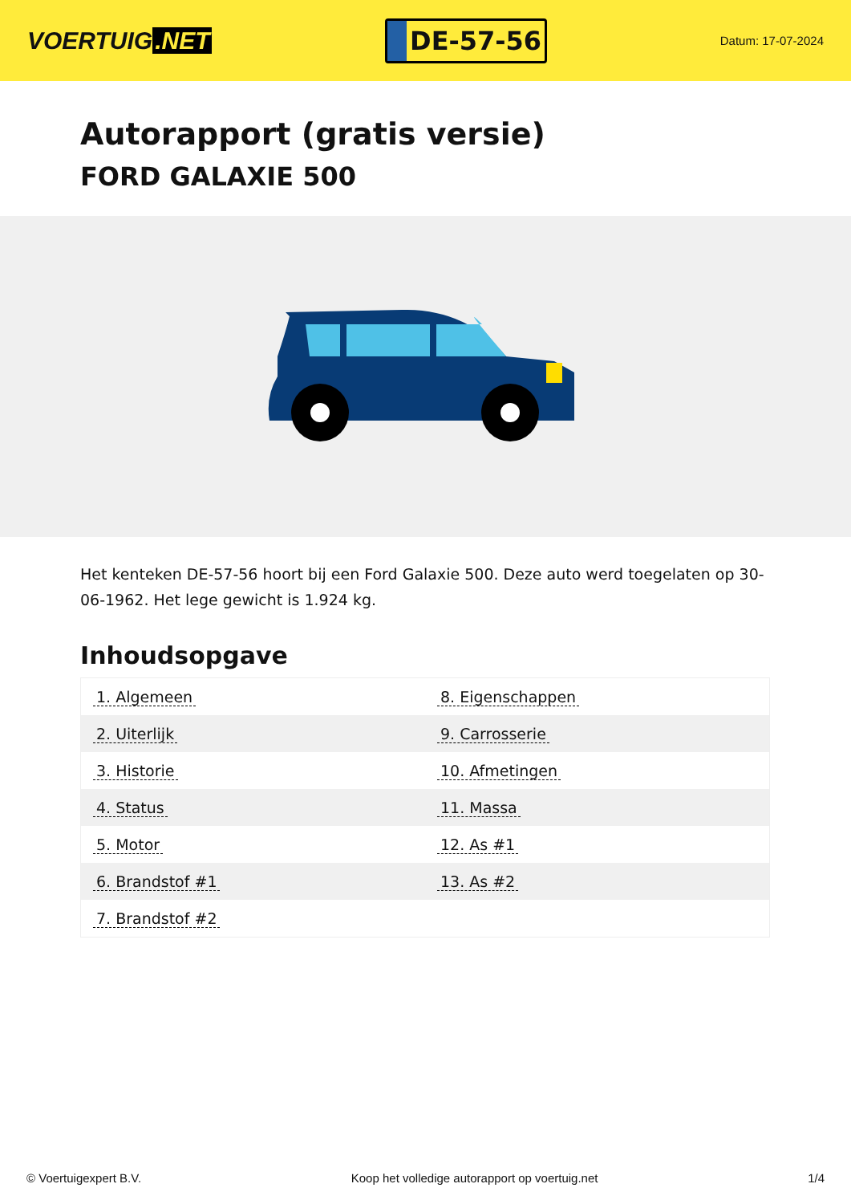VOERTUIG.NET
DE-57-56
Datum: 17-07-2024
Autorapport (gratis versie)
FORD GALAXIE 500
Het kenteken DE-57-56 hoort bij een Ford Galaxie 500. Deze auto werd toegelaten op 30-06-1962. Het lege gewicht is 1.924 kg.
Inhoudsopgave
| 1. Algemeen | 8. Eigenschappen |
| 2. Uiterlijk | 9. Carrosserie |
| 3. Historie | 10. Afmetingen |
| 4. Status | 11. Massa |
| 5. Motor | 12. As #1 |
| 6. Brandstof #1 | 13. As #2 |
| 7. Brandstof #2 | |
© Voertuigexpert B.V. Koop het volledige autorapport op voertuig.net
1/4